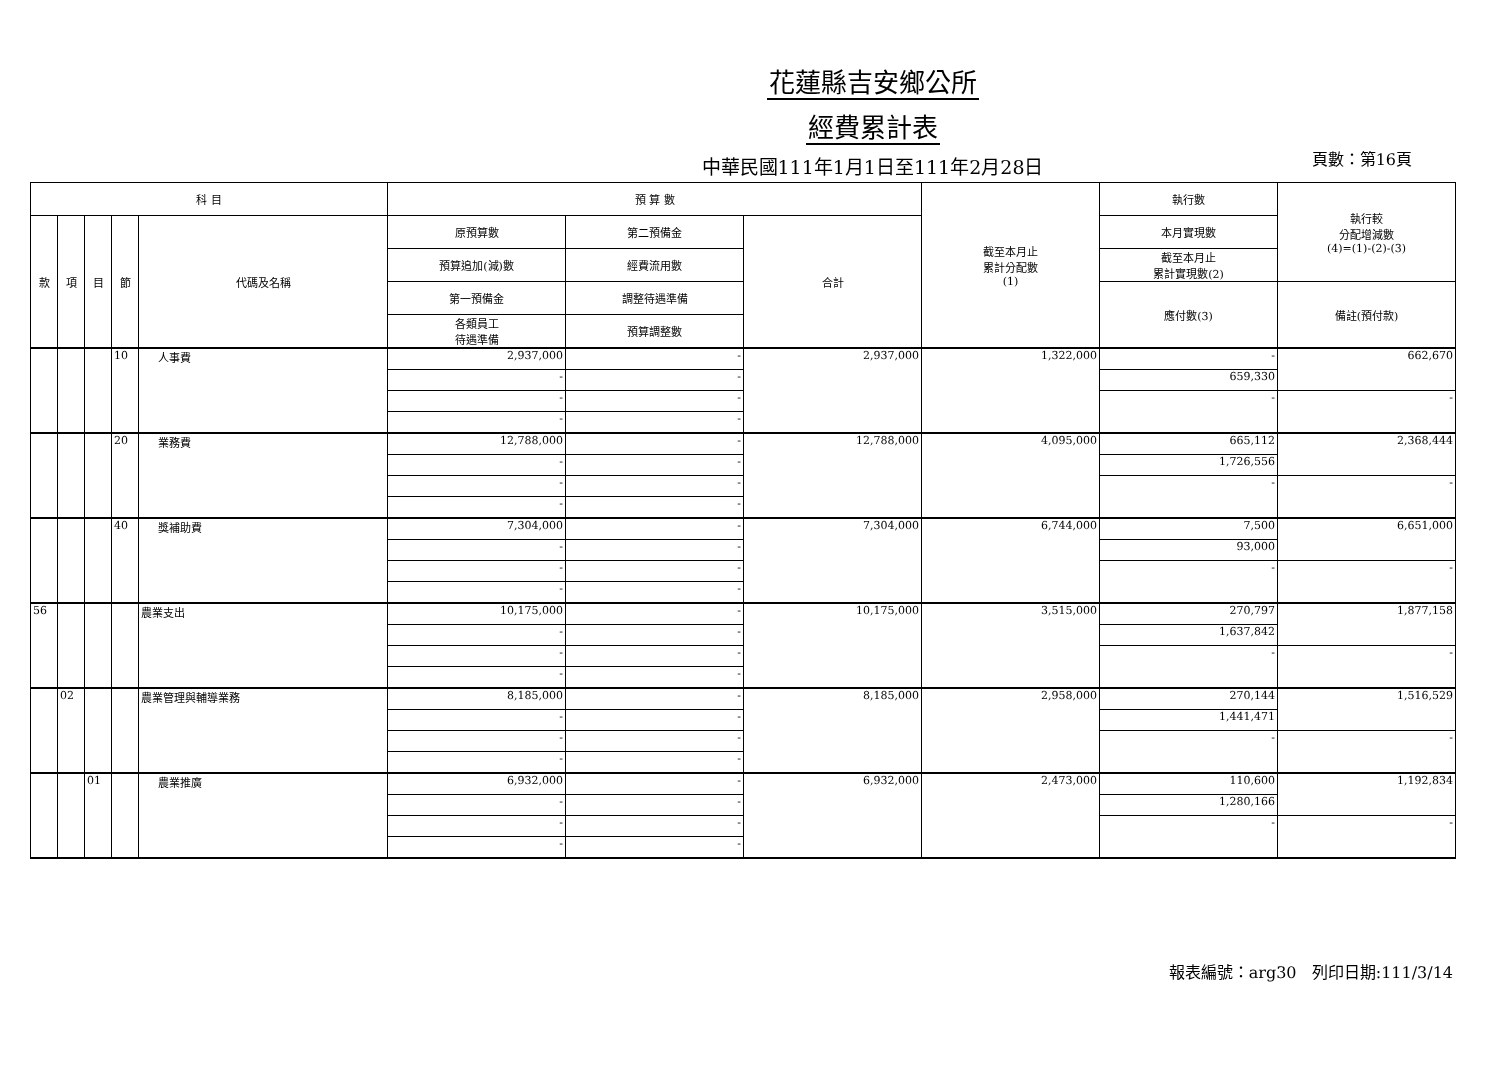花蓮縣吉安鄉公所
經費累計表
中華民國111年1月1日至111年2月28日
頁數：第16頁
| 科 目 | | | | | 預 算 數 | | | 截至本月止 累計分配數 (1) | 執行數 | 執行較 分配增減數 (4)=(1)-(2)-(3) |
| --- | --- | --- | --- | --- | --- | --- | --- | --- | --- | --- |
| 款 | 項 | 目 | 節 | 代碼及名稱 | 原預算數 | 第二預備金 | 合計 | | 本月實現數 | |
| | | | | | 預算追加(減)數 | 經費流用數 | | | 截至本月止 累計實現數(2) | |
| | | | | | 第一預備金 | 調整待遇準備 | | | 應付數(3) | 備註(預付款) |
| | | | | | 各類員工 待遇準備 | 預算調整數 | | | | |
| | | | 10 | 人事費 | 2,937,000 | - | 2,937,000 | 1,322,000 | - | 662,670 |
| | | | | | - | - | | | 659,330 | |
| | | | | | - | - | | | - | - |
| | | | | | - | - | | | | |
| | | | 20 | 業務費 | 12,788,000 | - | 12,788,000 | 4,095,000 | 665,112 | 2,368,444 |
| | | | | | - | - | | | 1,726,556 | |
| | | | | | - | - | | | - | - |
| | | | | | - | - | | | | |
| | | | 40 | 獎補助費 | 7,304,000 | - | 7,304,000 | 6,744,000 | 7,500 | 6,651,000 |
| | | | | | - | - | | | 93,000 | |
| | | | | | - | - | | | - | - |
| | | | | | - | - | | | | |
| 56 | | | | 農業支出 | 10,175,000 | - | 10,175,000 | 3,515,000 | 270,797 | 1,877,158 |
| | | | | | - | - | | | 1,637,842 | |
| | | | | | - | - | | | - | - |
| | | | | | - | - | | | | |
| | 02 | | | 農業管理與輔導業務 | 8,185,000 | - | 8,185,000 | 2,958,000 | 270,144 | 1,516,529 |
| | | | | | - | - | | | 1,441,471 | |
| | | | | | - | - | | | - | - |
| | | | | | - | - | | | | |
| | | 01 | | 農業推廣 | 6,932,000 | - | 6,932,000 | 2,473,000 | 110,600 | 1,192,834 |
| | | | | | - | - | | | 1,280,166 | |
| | | | | | - | - | | | - | - |
| | | | | | - | - | | | | |
報表編號：arg30 列印日期:111/3/14